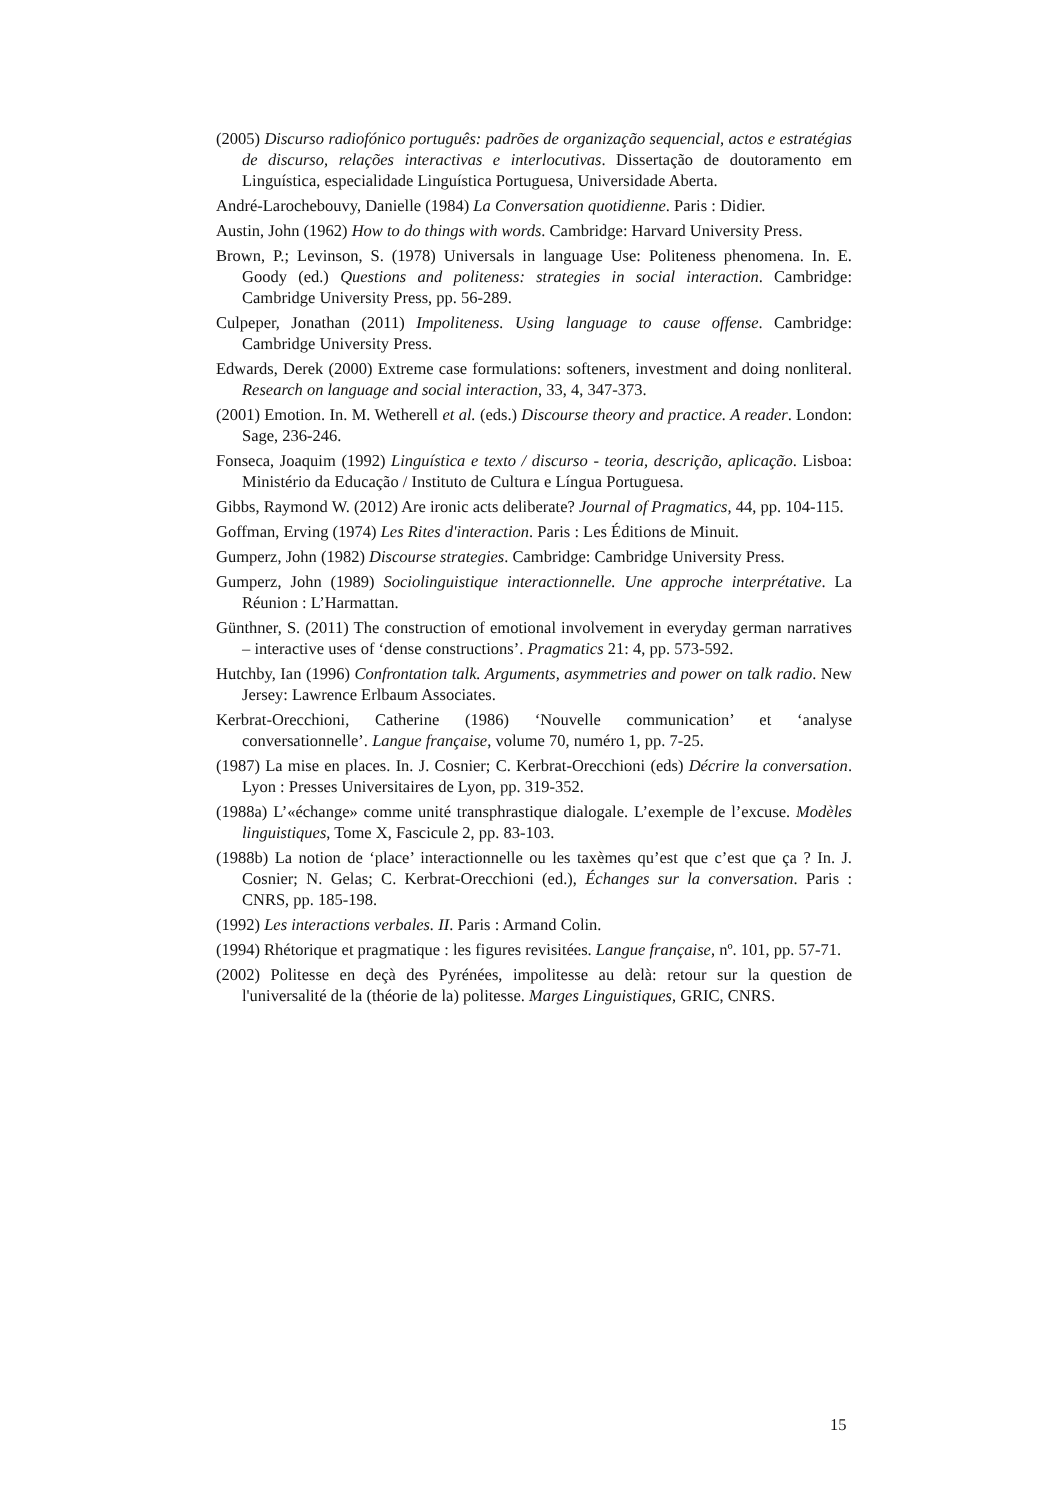(2005) Discurso radiofónico português: padrões de organização sequencial, actos e estratégias de discurso, relações interactivas e interlocutivas. Dissertação de doutoramento em Linguística, especialidade Linguística Portuguesa, Universidade Aberta.
André-Larochebouvy, Danielle (1984) La Conversation quotidienne. Paris : Didier.
Austin, John (1962) How to do things with words. Cambridge: Harvard University Press.
Brown, P.; Levinson, S. (1978) Universals in language Use: Politeness phenomena. In. E. Goody (ed.) Questions and politeness: strategies in social interaction. Cambridge: Cambridge University Press, pp. 56-289.
Culpeper, Jonathan (2011) Impoliteness. Using language to cause offense. Cambridge: Cambridge University Press.
Edwards, Derek (2000) Extreme case formulations: softeners, investment and doing nonliteral. Research on language and social interaction, 33, 4, 347-373.
(2001) Emotion. In. M. Wetherell et al. (eds.) Discourse theory and practice. A reader. London: Sage, 236-246.
Fonseca, Joaquim (1992) Linguística e texto / discurso - teoria, descrição, aplicação. Lisboa: Ministério da Educação / Instituto de Cultura e Língua Portuguesa.
Gibbs, Raymond W. (2012) Are ironic acts deliberate? Journal of Pragmatics, 44, pp. 104-115.
Goffman, Erving (1974) Les Rites d'interaction. Paris : Les Éditions de Minuit.
Gumperz, John (1982) Discourse strategies. Cambridge: Cambridge University Press.
Gumperz, John (1989) Sociolinguistique interactionnelle. Une approche interprétative. La Réunion : L’Harmattan.
Günthner, S. (2011) The construction of emotional involvement in everyday german narratives – interactive uses of ‘dense constructions’. Pragmatics 21: 4, pp. 573-592.
Hutchby, Ian (1996) Confrontation talk. Arguments, asymmetries and power on talk radio. New Jersey: Lawrence Erlbaum Associates.
Kerbrat-Orecchioni, Catherine (1986) ‘Nouvelle communication’ et ‘analyse conversationnelle’. Langue française, volume 70, numéro 1, pp. 7-25.
(1987) La mise en places. In. J. Cosnier; C. Kerbrat-Orecchioni (eds) Décrire la conversation. Lyon : Presses Universitaires de Lyon, pp. 319-352.
(1988a) L’«échange» comme unité transphrastique dialogale. L’exemple de l’excuse. Modèles linguistiques, Tome X, Fascicule 2, pp. 83-103.
(1988b) La notion de ‘place’ interactionnelle ou les taxèmes qu’est que c’est que ça ? In. J. Cosnier; N. Gelas; C. Kerbrat-Orecchioni (ed.), Échanges sur la conversation. Paris : CNRS, pp. 185-198.
(1992) Les interactions verbales. II. Paris : Armand Colin.
(1994) Rhétorique et pragmatique : les figures revisitées. Langue française, nº. 101, pp. 57-71.
(2002) Politesse en deçà des Pyrénées, impolitesse au delà: retour sur la question de l'universalité de la (théorie de la) politesse. Marges Linguistiques, GRIC, CNRS.
15